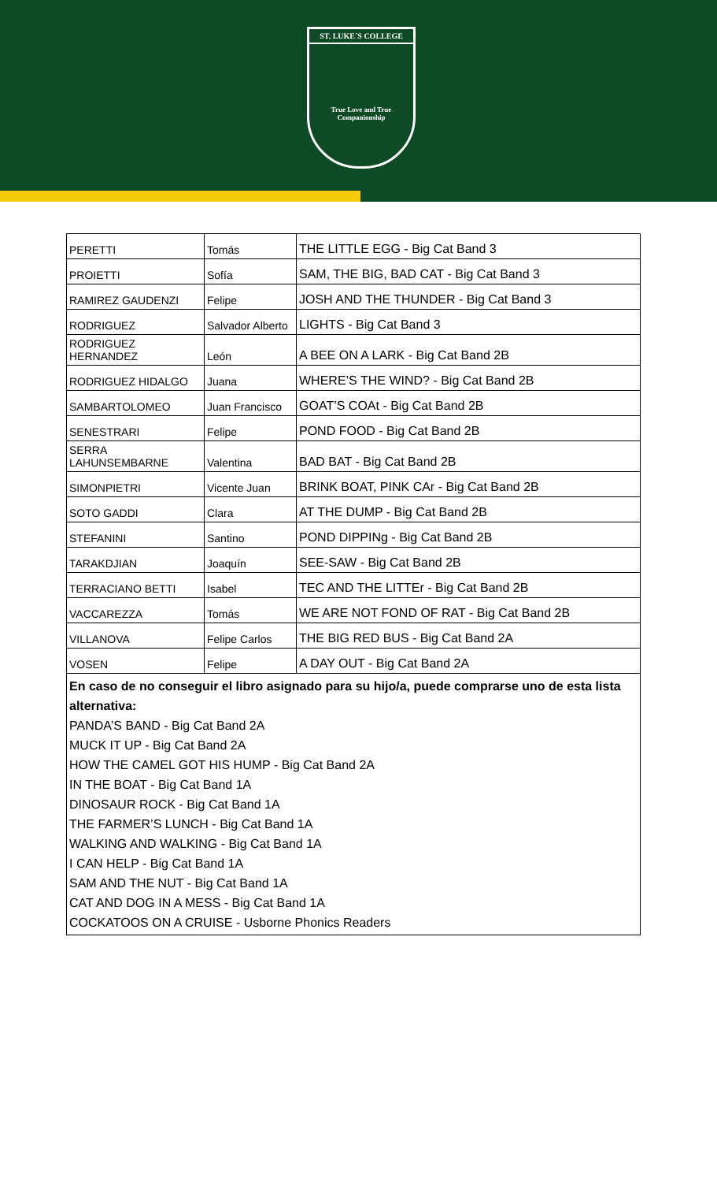ST. LUKE´S COLLEGE
True Love and True
Companionship
| PERETTI | Tomás | THE LITTLE EGG - Big Cat Band 3 |
| PROIETTI | Sofía | SAM, THE BIG, BAD CAT - Big Cat Band 3 |
| RAMIREZ GAUDENZI | Felipe | JOSH AND THE THUNDER - Big Cat Band 3 |
| RODRIGUEZ | Salvador Alberto | LIGHTS - Big Cat Band 3 |
| RODRIGUEZ HERNANDEZ | León | A BEE ON A LARK - Big Cat Band 2B |
| RODRIGUEZ HIDALGO | Juana | WHERE’S THE WIND? - Big Cat Band 2B |
| SAMBARTOLOMEO | Juan Francisco | GOAT’S COAt - Big Cat Band 2B |
| SENESTRARI | Felipe | POND FOOD - Big Cat Band 2B |
| SERRA LAHUNSEMBARNE | Valentina | BAD BAT - Big Cat Band 2B |
| SIMONPIETRI | Vicente Juan | BRINK BOAT, PINK CAr - Big Cat Band 2B |
| SOTO GADDI | Clara | AT THE DUMP - Big Cat Band 2B |
| STEFANINI | Santino | POND DIPPINg - Big Cat Band 2B |
| TARAKDJIAN | Joaquín | SEE-SAW - Big Cat Band 2B |
| TERRACIANO BETTI | Isabel | TEC AND THE LITTEr - Big Cat Band 2B |
| VACCAREZZA | Tomás | WE ARE NOT FOND OF RAT - Big Cat Band 2B |
| VILLANOVA | Felipe Carlos | THE BIG RED BUS - Big Cat Band 2A |
| VOSEN | Felipe | A DAY OUT - Big Cat Band 2A |
| En caso de no conseguir el libro asignado para su hijo/a, puede comprarse uno de esta lista alternativa: PANDA’S BAND - Big Cat Band 2A MUCK IT UP - Big Cat Band 2A HOW THE CAMEL GOT HIS HUMP - Big Cat Band 2A IN THE BOAT - Big Cat Band 1A DINOSAUR ROCK - Big Cat Band 1A THE FARMER’S LUNCH - Big Cat Band 1A WALKING AND WALKING - Big Cat Band 1A I CAN HELP - Big Cat Band 1A SAM AND THE NUT - Big Cat Band 1A CAT AND DOG IN A MESS - Big Cat Band 1A COCKATOOS ON A CRUISE - Usborne Phonics Readers | | |